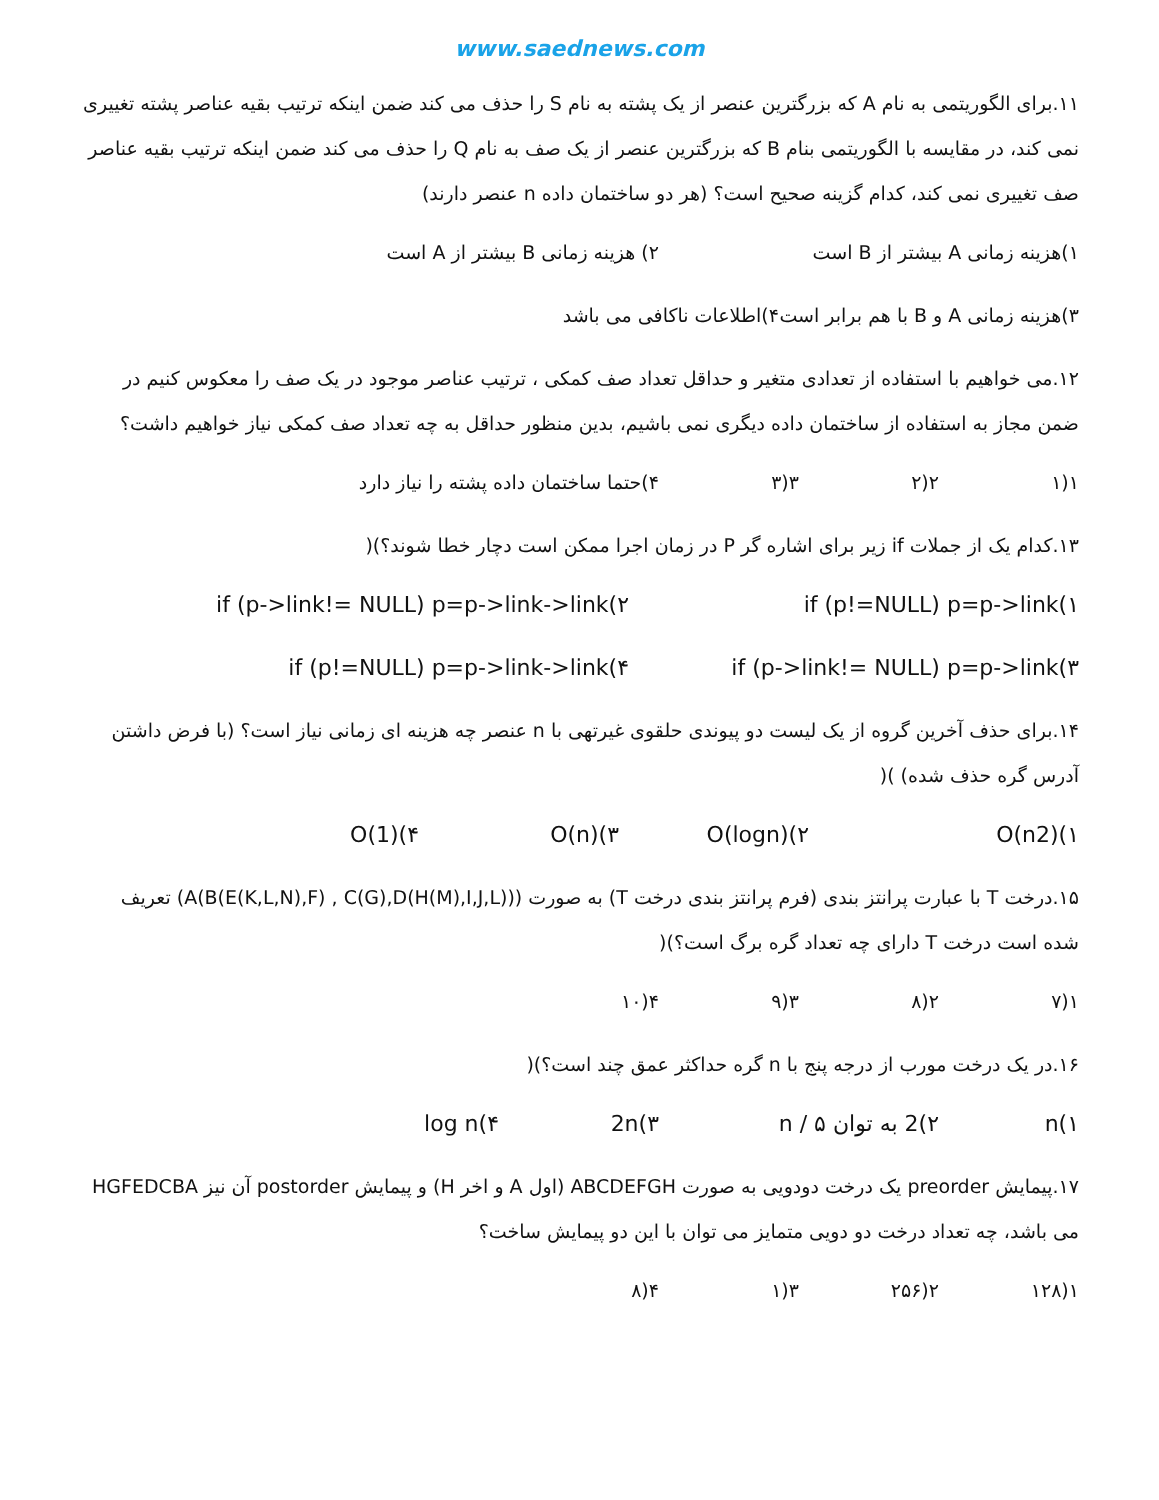www.saednews.com
۱۱.برای الگوریتمی به نام A که بزرگترین عنصر از یک پشته به نام S را حذف می کند ضمن اینکه ترتیب بقیه عناصر پشته تغییری نمی کند، در مقایسه با الگوریتمی بنام B که بزرگترین عنصر از یک صف به نام Q را حذف می کند ضمن اینکه ترتیب بقیه عناصر صف تغییری نمی کند، کدام گزینه صحیح است؟ (هر دو ساختمان داده n عنصر دارند)
۱)هزینه زمانی A بیشتر از B است ۲) هزینه زمانی B بیشتر از A است
۳)هزینه زمانی A و B با هم برابر است ۴)اطلاعات ناکافی می باشد
۱۲.می خواهیم با استفاده از تعدادی متغیر و حداقل تعداد صف کمکی ، ترتیب عناصر موجود در یک صف را معکوس کنیم در ضمن مجاز به استفاده از ساختمان داده دیگری نمی باشیم، بدین منظور حداقل به چه تعداد صف کمکی نیاز خواهیم داشت؟
۱(۱ ۲(۲ ۳(۳ ۴)حتما ساختمان داده پشته را نیاز دارد
۱۳.کدام یک از جملات if زیر برای اشاره گر P در زمان اجرا ممکن است دچار خطا شوند؟)(
۱)if (p!=NULL) p=p->link ۲)if (p->link!= NULL) p=p->link->link
۳)if (p->link!= NULL) p=p->link ۴)if (p!=NULL) p=p->link->link
۱۴.برای حذف آخرین گروه از یک لیست دو پیوندی حلقوی غیرتهی با n عنصر چه هزینه ای زمانی نیاز است؟ (با فرض داشتن آدرس گره حذف شده) )(
۱)O(n2) ۲)O(logn) ۳)O(n) ۴)O(1)
۱۵.درخت T با عبارت پرانتز بندی (فرم پرانتز بندی درخت T) به صورت (A(B(E(K,L,N),F) , C(G),D(H(M),I,J,L))) تعریف شده است درخت T دارای چه تعداد گره برگ است؟)(
۱(۷ ۲(۸ ۳(۹ ۴(۱۰
۱۶.در یک درخت مورب از درجه پنج با n گره حداکثر عمق چند است؟)(
۱)n ۲)2 به توان n / ۵ ۳)2n ۴)log n
۱۷.پیمایش preorder یک درخت دودویی به صورت ABCDEFGH (اول A و اخر H) و پیمایش postorder آن نیز HGFEDCBA می باشد، چه تعداد درخت دو دویی متمایز می توان با این دو پیمایش ساخت؟
۱(۱۲۸ ۲(۲۵۶ ۳(۱ ۴(۸